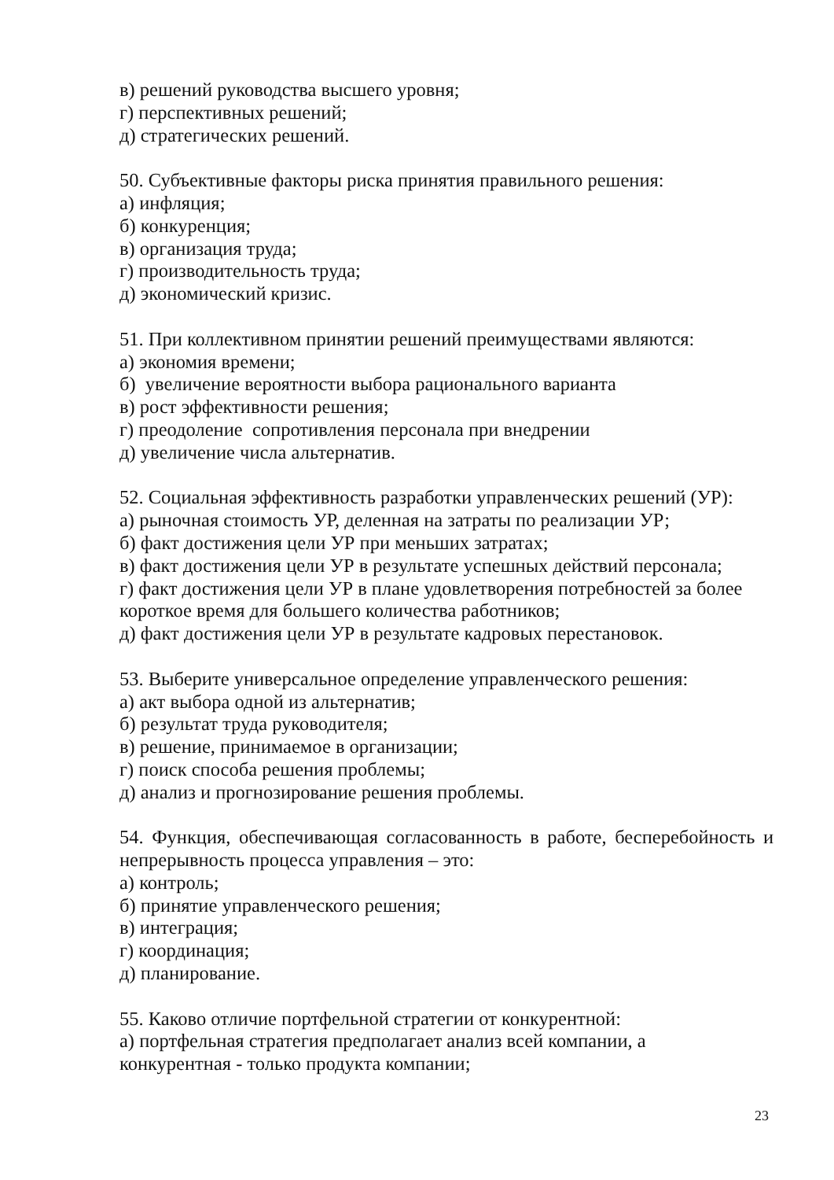в) решений руководства высшего уровня;
г) перспективных решений;
д) стратегических решений.
50. Субъективные факторы риска принятия правильного решения:
а) инфляция;
б) конкуренция;
в) организация труда;
г) производительность труда;
д) экономический кризис.
51. При коллективном принятии решений преимуществами являются:
а) экономия времени;
б) увеличение вероятности выбора рационального варианта
в) рост эффективности решения;
г) преодоление сопротивления персонала при внедрении
д) увеличение числа альтернатив.
52. Социальная эффективность разработки управленческих решений (УР):
а) рыночная стоимость УР, деленная на затраты по реализации УР;
б) факт достижения цели УР при меньших затратах;
в) факт достижения цели УР в результате успешных действий персонала;
г) факт достижения цели УР в плане удовлетворения потребностей за более короткое время для большего количества работников;
д) факт достижения цели УР в результате кадровых перестановок.
53. Выберите универсальное определение управленческого решения:
а) акт выбора одной из альтернатив;
б) результат труда руководителя;
в) решение, принимаемое в организации;
г) поиск способа решения проблемы;
д) анализ и прогнозирование решения проблемы.
54. Функция, обеспечивающая согласованность в работе, бесперебойность и непрерывность процесса управления – это:
а) контроль;
б) принятие управленческого решения;
в) интеграция;
г) координация;
д) планирование.
55. Каково отличие портфельной стратегии от конкурентной:
а) портфельная стратегия предполагает анализ всей компании, а
конкурентная - только продукта компании;
23